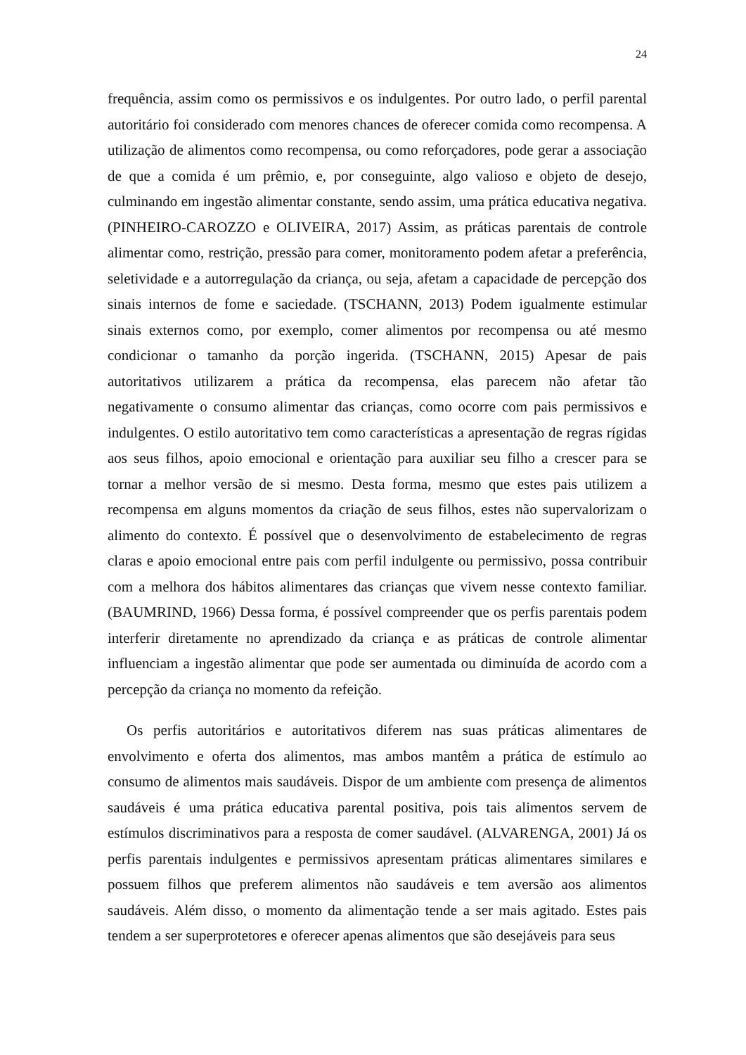24
frequência, assim como os permissivos e os indulgentes. Por outro lado, o perfil parental autoritário foi considerado com menores chances de oferecer comida como recompensa. A utilização de alimentos como recompensa, ou como reforçadores, pode gerar a associação de que a comida é um prêmio, e, por conseguinte, algo valioso e objeto de desejo, culminando em ingestão alimentar constante, sendo assim, uma prática educativa negativa. (PINHEIRO-CAROZZO e OLIVEIRA, 2017) Assim, as práticas parentais de controle alimentar como, restrição, pressão para comer, monitoramento podem afetar a preferência, seletividade e a autorregulação da criança, ou seja, afetam a capacidade de percepção dos sinais internos de fome e saciedade. (TSCHANN, 2013) Podem igualmente estimular sinais externos como, por exemplo, comer alimentos por recompensa ou até mesmo condicionar o tamanho da porção ingerida. (TSCHANN, 2015) Apesar de pais autoritativos utilizarem a prática da recompensa, elas parecem não afetar tão negativamente o consumo alimentar das crianças, como ocorre com pais permissivos e indulgentes. O estilo autoritativo tem como características a apresentação de regras rígidas aos seus filhos, apoio emocional e orientação para auxiliar seu filho a crescer para se tornar a melhor versão de si mesmo. Desta forma, mesmo que estes pais utilizem a recompensa em alguns momentos da criação de seus filhos, estes não supervalorizam o alimento do contexto. É possível que o desenvolvimento de estabelecimento de regras claras e apoio emocional entre pais com perfil indulgente ou permissivo, possa contribuir com a melhora dos hábitos alimentares das crianças que vivem nesse contexto familiar. (BAUMRIND, 1966) Dessa forma, é possível compreender que os perfis parentais podem interferir diretamente no aprendizado da criança e as práticas de controle alimentar influenciam a ingestão alimentar que pode ser aumentada ou diminuída de acordo com a percepção da criança no momento da refeição.
Os perfis autoritários e autoritativos diferem nas suas práticas alimentares de envolvimento e oferta dos alimentos, mas ambos mantêm a prática de estímulo ao consumo de alimentos mais saudáveis. Dispor de um ambiente com presença de alimentos saudáveis é uma prática educativa parental positiva, pois tais alimentos servem de estímulos discriminativos para a resposta de comer saudável. (ALVARENGA, 2001) Já os perfis parentais indulgentes e permissivos apresentam práticas alimentares similares e possuem filhos que preferem alimentos não saudáveis e tem aversão aos alimentos saudáveis. Além disso, o momento da alimentação tende a ser mais agitado. Estes pais tendem a ser superprotetores e oferecer apenas alimentos que são desejáveis para seus